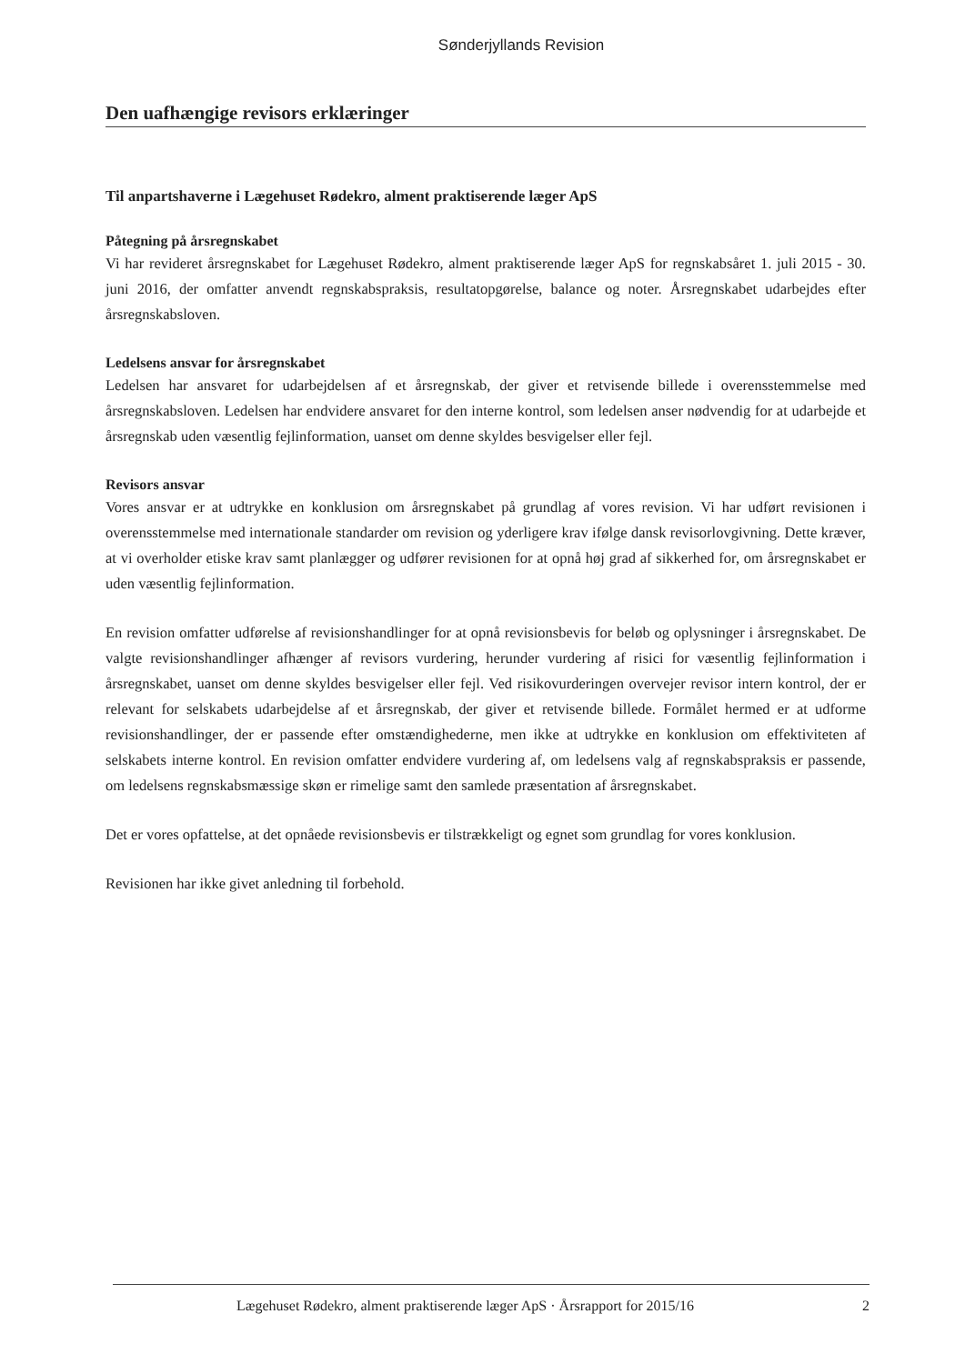Sønderjyllands Revision
Den uafhængige revisors erklæringer
Til anpartshaverne i Lægehuset Rødekro, alment praktiserende læger ApS
Påtegning på årsregnskabet
Vi har revideret årsregnskabet for Lægehuset Rødekro, alment praktiserende læger ApS for regnskabsåret 1. juli 2015 - 30. juni 2016, der omfatter anvendt regnskabspraksis, resultatopgørelse, balance og noter. Årsregnskabet udarbejdes efter årsregnskabsloven.
Ledelsens ansvar for årsregnskabet
Ledelsen har ansvaret for udarbejdelsen af et årsregnskab, der giver et retvisende billede i overensstemmelse med årsregnskabsloven. Ledelsen har endvidere ansvaret for den interne kontrol, som ledelsen anser nødvendig for at udarbejde et årsregnskab uden væsentlig fejlinformation, uanset om denne skyldes besvigelser eller fejl.
Revisors ansvar
Vores ansvar er at udtrykke en konklusion om årsregnskabet på grundlag af vores revision. Vi har udført revisionen i overensstemmelse med internationale standarder om revision og yderligere krav ifølge dansk revisorlovgivning. Dette kræver, at vi overholder etiske krav samt planlægger og udfører revisionen for at opnå høj grad af sikkerhed for, om årsregnskabet er uden væsentlig fejlinformation.
En revision omfatter udførelse af revisionshandlinger for at opnå revisionsbevis for beløb og oplysninger i årsregnskabet. De valgte revisionshandlinger afhænger af revisors vurdering, herunder vurdering af risici for væsentlig fejlinformation i årsregnskabet, uanset om denne skyldes besvigelser eller fejl. Ved risikovurderingen overvejer revisor intern kontrol, der er relevant for selskabets udarbejdelse af et årsregnskab, der giver et retvisende billede. Formålet hermed er at udforme revisionshandlinger, der er passende efter omstændighederne, men ikke at udtrykke en konklusion om effektiviteten af selskabets interne kontrol. En revision omfatter endvidere vurdering af, om ledelsens valg af regnskabspraksis er passende, om ledelsens regnskabsmæssige skøn er rimelige samt den samlede præsentation af årsregnskabet.
Det er vores opfattelse, at det opnåede revisionsbevis er tilstrækkeligt og egnet som grundlag for vores konklusion.
Revisionen har ikke givet anledning til forbehold.
Lægehuset Rødekro, alment praktiserende læger ApS · Årsrapport for 2015/16 2